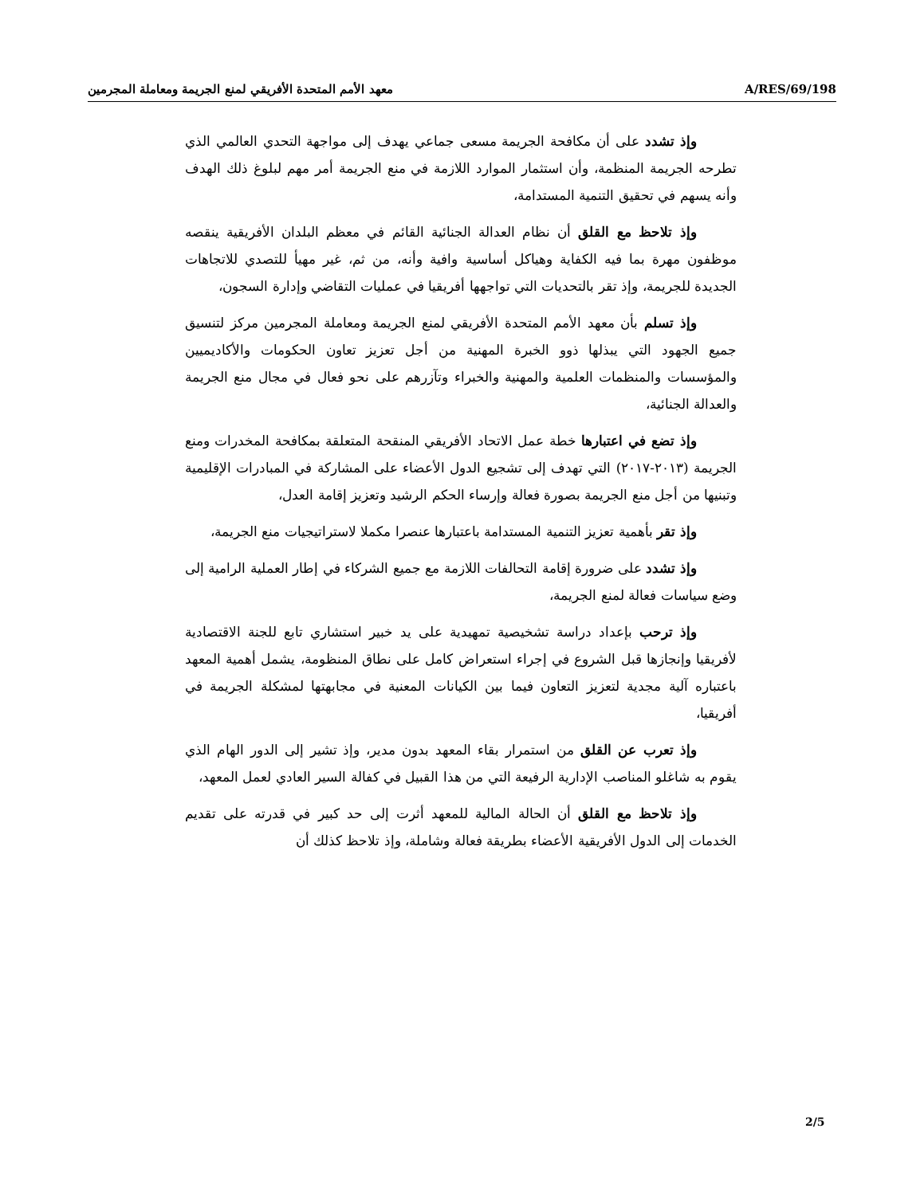معهد الأمم المتحدة الأفريقي لمنع الجريمة ومعاملة المجرمين A/RES/69/198
وإذ تشدد على أن مكافحة الجريمة مسعى جماعي يهدف إلى مواجهة التحدي العالمي الذي تطرحه الجريمة المنظمة، وأن استثمار الموارد اللازمة في منع الجريمة أمر مهم لبلوغ ذلك الهدف وأنه يسهم في تحقيق التنمية المستدامة،
وإذ تلاحظ مع القلق أن نظام العدالة الجنائية القائم في معظم البلدان الأفريقية ينقصه موظفون مهرة بما فيه الكفاية وهياكل أساسية وافية وأنه، من ثم، غير مهيأ للتصدي للاتجاهات الجديدة للجريمة، وإذ تقر بالتحديات التي تواجهها أفريقيا في عمليات التقاضي وإدارة السجون،
وإذ تسلم بأن معهد الأمم المتحدة الأفريقي لمنع الجريمة ومعاملة المجرمين مركز لتنسيق جميع الجهود التي يبذلها ذوو الخبرة المهنية من أجل تعزيز تعاون الحكومات والأكاديميين والمؤسسات والمنظمات العلمية والمهنية والخبراء وتآزرهم على نحو فعال في مجال منع الجريمة والعدالة الجنائية،
وإذ تضع في اعتبارها خطة عمل الاتحاد الأفريقي المنقحة المتعلقة بمكافحة المخدرات ومنع الجريمة (٢٠١٣-٢٠١٧) التي تهدف إلى تشجيع الدول الأعضاء على المشاركة في المبادرات الإقليمية وتبنيها من أجل منع الجريمة بصورة فعالة وإرساء الحكم الرشيد وتعزيز إقامة العدل،
وإذ تقر بأهمية تعزيز التنمية المستدامة باعتبارها عنصرا مكملا لاستراتيجيات منع الجريمة،
وإذ تشدد على ضرورة إقامة التحالفات اللازمة مع جميع الشركاء في إطار العملية الرامية إلى وضع سياسات فعالة لمنع الجريمة،
وإذ ترحب بإعداد دراسة تشخيصية تمهيدية على يد خبير استشاري تابع للجنة الاقتصادية لأفريقيا وإنجازها قبل الشروع في إجراء استعراض كامل على نطاق المنظومة، يشمل أهمية المعهد باعتباره آلية مجدية لتعزيز التعاون فيما بين الكيانات المعنية في مجابهتها لمشكلة الجريمة في أفريقيا،
وإذ تعرب عن القلق من استمرار بقاء المعهد بدون مدير، وإذ تشير إلى الدور الهام الذي يقوم به شاغلو المناصب الإدارية الرفيعة التي من هذا القبيل في كفالة السير العادي لعمل المعهد،
وإذ تلاحظ مع القلق أن الحالة المالية للمعهد أثرت إلى حد كبير في قدرته على تقديم الخدمات إلى الدول الأفريقية الأعضاء بطريقة فعالة وشاملة، وإذ تلاحظ كذلك أن
2/5